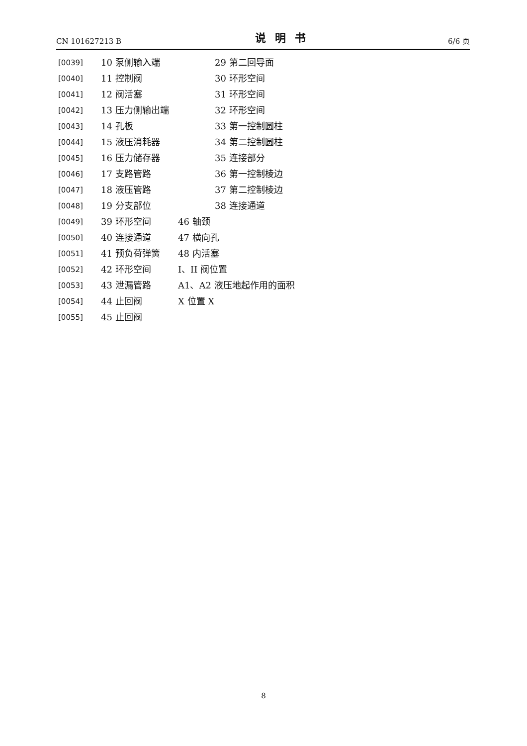CN 101627213 B 说明书 6/6 页
[0039] 10 泵侧输入端 29 第二回导面
[0040] 11 控制阀 30 环形空间
[0041] 12 阀活塞 31 环形空间
[0042] 13 压力侧输出端 32 环形空间
[0043] 14 孔板 33 第一控制圆柱
[0044] 15 液压消耗器 34 第二控制圆柱
[0045] 16 压力储存器 35 连接部分
[0046] 17 支路管路 36 第一控制棱边
[0047] 18 液压管路 37 第二控制棱边
[0048] 19 分支部位 38 连接通道
[0049] 39 环形空间 46 轴颈
[0050] 40 连接通道 47 横向孔
[0051] 41 预负荷弹簧 48 内活塞
[0052] 42 环形空间 I、II 阀位置
[0053] 43 泄漏管路 A1、A2 液压地起作用的面积
[0054] 44 止回阀 X 位置 X
[0055] 45 止回阀
8